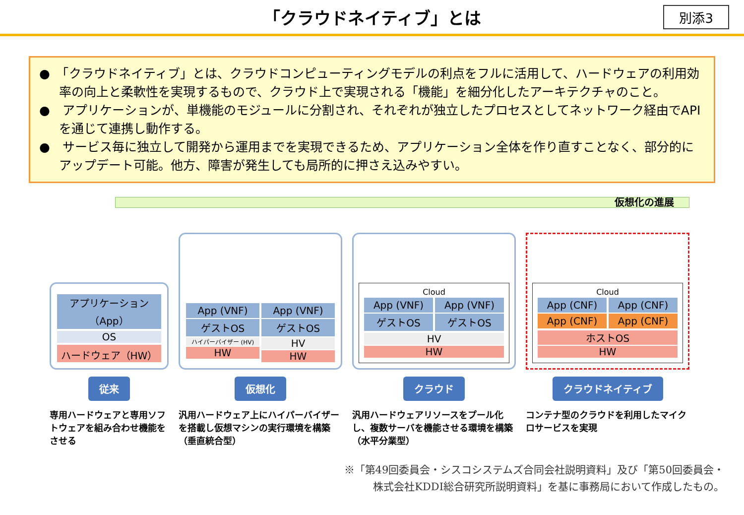「クラウドネイティブ」とは
別添3
●　「クラウドネイティブ」とは、クラウドコンピューティングモデルの利点をフルに活用して、ハードウェアの利用効率の向上と柔軟性を実現するもので、クラウド上で実現される「機能」を細分化したアーキテクチャのこと。
●　アプリケーションが、単機能のモジュールに分割され、それぞれが独立したプロセスとしてネットワーク経由でAPIを通じて連携し動作する。
●　サービス毎に独立して開発から運用までを実現できるため、アプリケーション全体を作り直すことなく、部分的にアップデート可能。他方、障害が発生しても局所的に押さえ込みやすい。
仮想化の進展
アプリケーション（App）
OS
ハードウェア（HW）
従来
専用ハードウェアと専用ソフトウェアを組み合わせ機能をさせる
App (VNF)
ゲストOS
ハイパーバイザー (HV)
HW
App (VNF)
ゲストOS
HV
HW
仮想化
汎用ハードウェア上にハイパーバイザーを搭載し仮想マシンの実行環境を構築（垂直統合型）
Cloud
App (VNF)
ゲストOS
App (VNF)
ゲストOS
HV
HW
クラウド
汎用ハードウェアリソースをプール化し、複数サーバを機能させる環境を構築（水平分業型）
Cloud
App (CNF)
App (CNF)
App (CNF)
App (CNF)
ホストOS
HW
クラウドネイティブ
コンテナ型のクラウドを利用したマイクロサービスを実現
※「第49回委員会・シスコシステムズ合同会社説明資料」及び「第50回委員会・
株式会社KDDI総合研究所説明資料」を基に事務局において作成したもの。